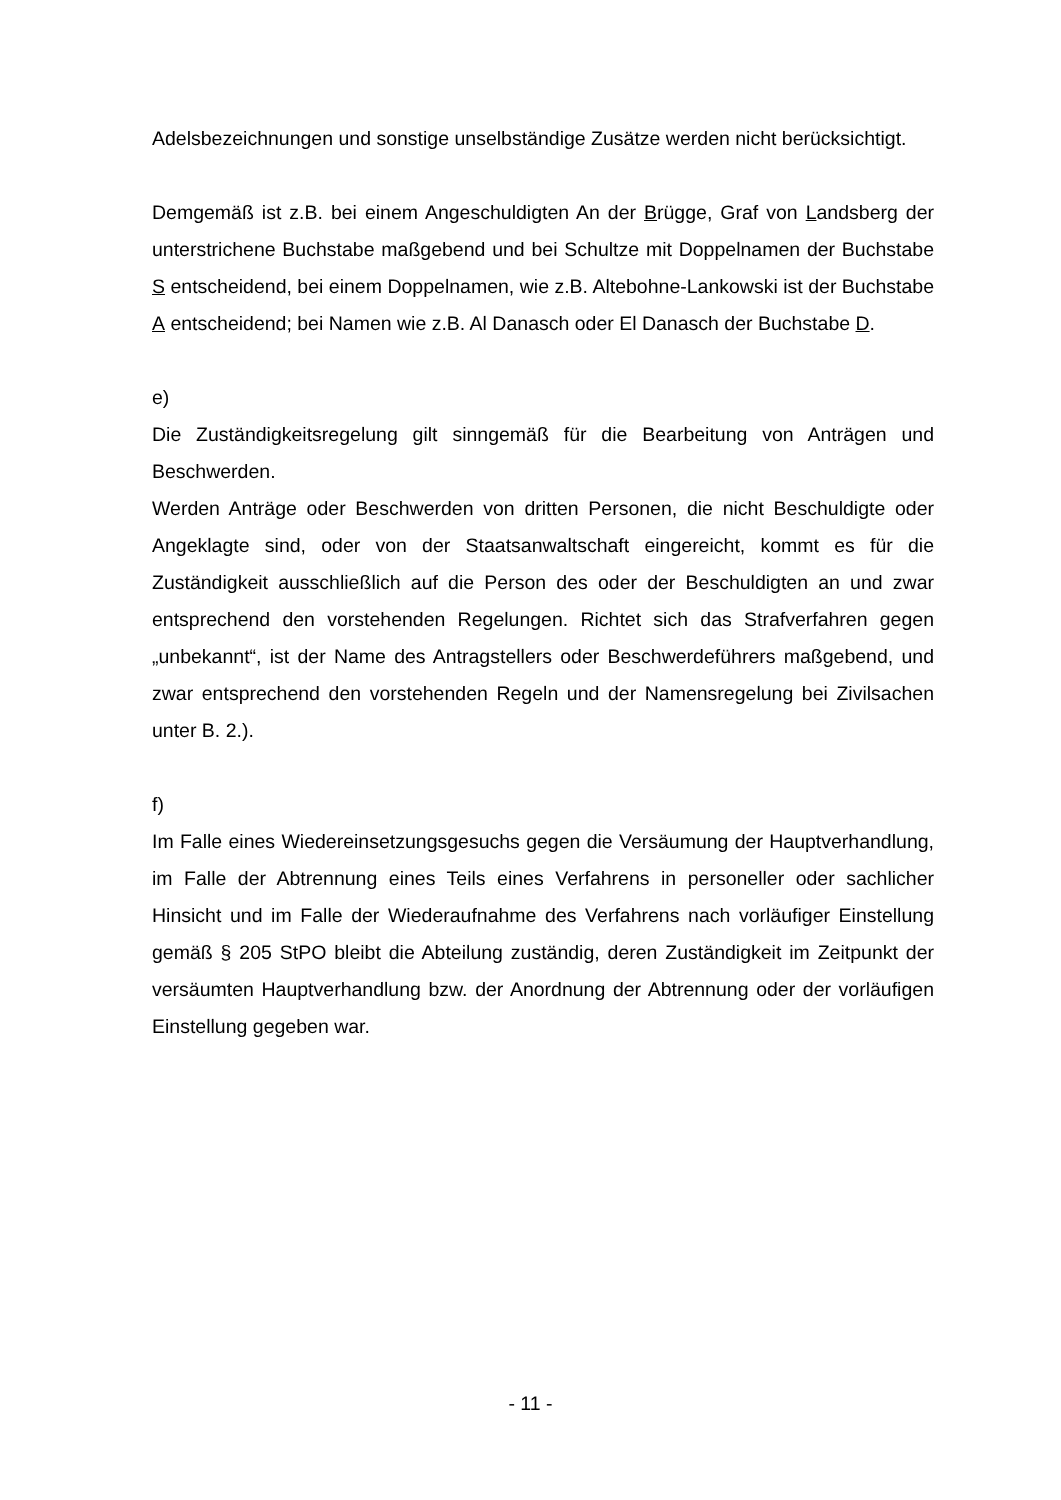Adelsbezeichnungen und sonstige unselbständige Zusätze werden nicht berücksichtigt.
Demgemäß ist z.B. bei einem Angeschuldigten An der Brügge, Graf von Landsberg der unterstrichene Buchstabe maßgebend und bei Schultze mit Doppelnamen der Buchstabe S entscheidend, bei einem Doppelnamen, wie z.B. Altebohne-Lankowski ist der Buchstabe A entscheidend; bei Namen wie z.B. Al Danasch oder El Danasch der Buchstabe D.
e)
Die Zuständigkeitsregelung gilt sinngemäß für die Bearbeitung von Anträgen und Beschwerden.
Werden Anträge oder Beschwerden von dritten Personen, die nicht Beschuldigte oder Angeklagte sind, oder von der Staatsanwaltschaft eingereicht, kommt es für die Zuständigkeit ausschließlich auf die Person des oder der Beschuldigten an und zwar entsprechend den vorstehenden Regelungen. Richtet sich das Strafverfahren gegen „unbekannt“, ist der Name des Antragstellers oder Beschwerdeführers maßgebend, und zwar entsprechend den vorstehenden Regeln und der Namensregelung bei Zivilsachen unter B. 2.).
f)
Im Falle eines Wiedereinsetzungsgesuchs gegen die Versäumung der Hauptverhandlung, im Falle der Abtrennung eines Teils eines Verfahrens in personeller oder sachlicher Hinsicht und im Falle der Wiederaufnahme des Verfahrens nach vorläufiger Einstellung gemäß § 205 StPO bleibt die Abteilung zuständig, deren Zuständigkeit im Zeitpunkt der versäumten Hauptverhandlung bzw. der Anordnung der Abtrennung oder der vorläufigen Einstellung gegeben war.
- 11 -